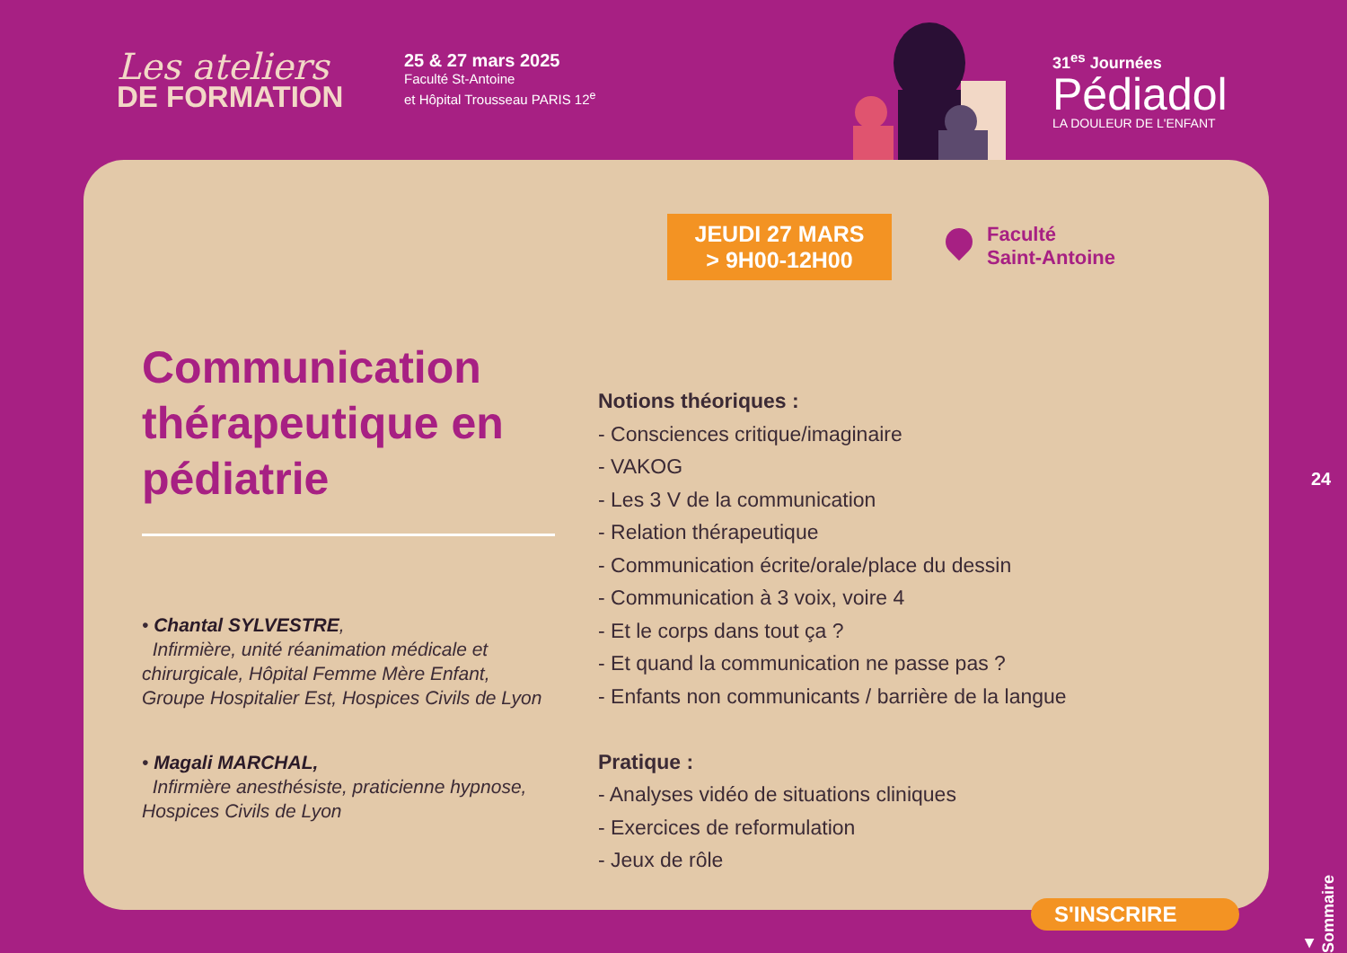Les ateliers
DE FORMATION
25 & 27 mars 2025
Faculté St-Antoine
et Hôpital Trousseau PARIS 12<sup>e</sup>
31<sup>es</sup> Journées
Pédiadol
LA DOULEUR DE L'ENFANT
JEUDI 27 MARS
> 9H00-12H00
Faculté
Saint-Antoine
Communication thérapeutique en pédiatrie
• Chantal SYLVESTRE,
Infirmière, unité réanimation médicale et chirurgicale, Hôpital Femme Mère Enfant, Groupe Hospitalier Est, Hospices Civils de Lyon
• Magali MARCHAL,
Infirmière anesthésiste, praticienne hypnose, Hospices Civils de Lyon
Notions théoriques :
- Consciences critique/imaginaire
- VAKOG
- Les 3 V de la communication
- Relation thérapeutique
- Communication écrite/orale/place du dessin
- Communication à 3 voix, voire 4
- Et le corps dans tout ça ?
- Et quand la communication ne passe pas ?
- Enfants non communicants / barrière de la langue
Pratique :
- Analyses vidéo de situations cliniques
- Exercices de reformulation
- Jeux de rôle
S'INSCRIRE
24
▲ Sommaire